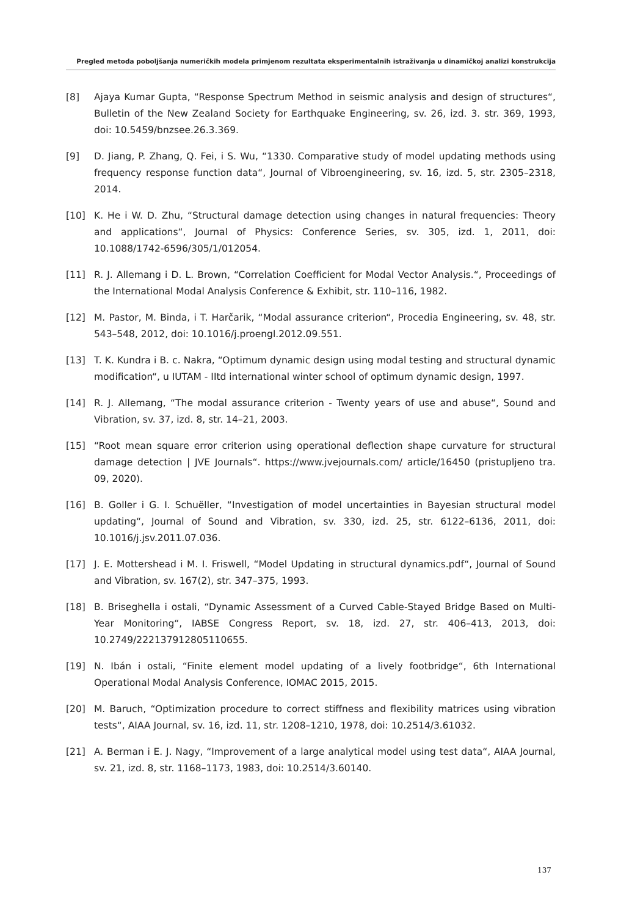Pregled metoda poboljšanja numeričkih modela primjenom rezultata eksperimentalnih istraživanja u dinamičkoj analizi konstrukcija
[8] Ajaya Kumar Gupta, “Response Spectrum Method in seismic analysis and design of structures“, Bulletin of the New Zealand Society for Earthquake Engineering, sv. 26, izd. 3. str. 369, 1993, doi: 10.5459/bnzsee.26.3.369.
[9] D. Jiang, P. Zhang, Q. Fei, i S. Wu, “1330. Comparative study of model updating methods using frequency response function data“, Journal of Vibroengineering, sv. 16, izd. 5, str. 2305–2318, 2014.
[10] K. He i W. D. Zhu, “Structural damage detection using changes in natural frequencies: Theory and applications“, Journal of Physics: Conference Series, sv. 305, izd. 1, 2011, doi: 10.1088/1742-6596/305/1/012054.
[11] R. J. Allemang i D. L. Brown, “Correlation Coefficient for Modal Vector Analysis.“, Proceedings of the International Modal Analysis Conference & Exhibit, str. 110–116, 1982.
[12] M. Pastor, M. Binda, i T. Harčarik, “Modal assurance criterion“, Procedia Engineering, sv. 48, str. 543–548, 2012, doi: 10.1016/j.proengl.2012.09.551.
[13] T. K. Kundra i B. c. Nakra, “Optimum dynamic design using modal testing and structural dynamic modification“, u IUTAM - IItd international winter school of optimum dynamic design, 1997.
[14] R. J. Allemang, “The modal assurance criterion - Twenty years of use and abuse“, Sound and Vibration, sv. 37, izd. 8, str. 14–21, 2003.
[15] “Root mean square error criterion using operational deflection shape curvature for structural damage detection | JVE Journals“. https://www.jvejournals.com/ article/16450 (pristupljeno tra. 09, 2020).
[16] B. Goller i G. I. Schuëller, “Investigation of model uncertainties in Bayesian structural model updating“, Journal of Sound and Vibration, sv. 330, izd. 25, str. 6122–6136, 2011, doi: 10.1016/j.jsv.2011.07.036.
[17] J. E. Mottershead i M. I. Friswell, “Model Updating in structural dynamics.pdf“, Journal of Sound and Vibration, sv. 167(2), str. 347–375, 1993.
[18] B. Briseghella i ostali, “Dynamic Assessment of a Curved Cable-Stayed Bridge Based on Multi-Year Monitoring“, IABSE Congress Report, sv. 18, izd. 27, str. 406–413, 2013, doi: 10.2749/222137912805110655.
[19] N. Ibán i ostali, “Finite element model updating of a lively footbridge“, 6th International Operational Modal Analysis Conference, IOMAC 2015, 2015.
[20] M. Baruch, “Optimization procedure to correct stiffness and flexibility matrices using vibration tests“, AIAA Journal, sv. 16, izd. 11, str. 1208–1210, 1978, doi: 10.2514/3.61032.
[21] A. Berman i E. J. Nagy, “Improvement of a large analytical model using test data“, AIAA Journal, sv. 21, izd. 8, str. 1168–1173, 1983, doi: 10.2514/3.60140.
137